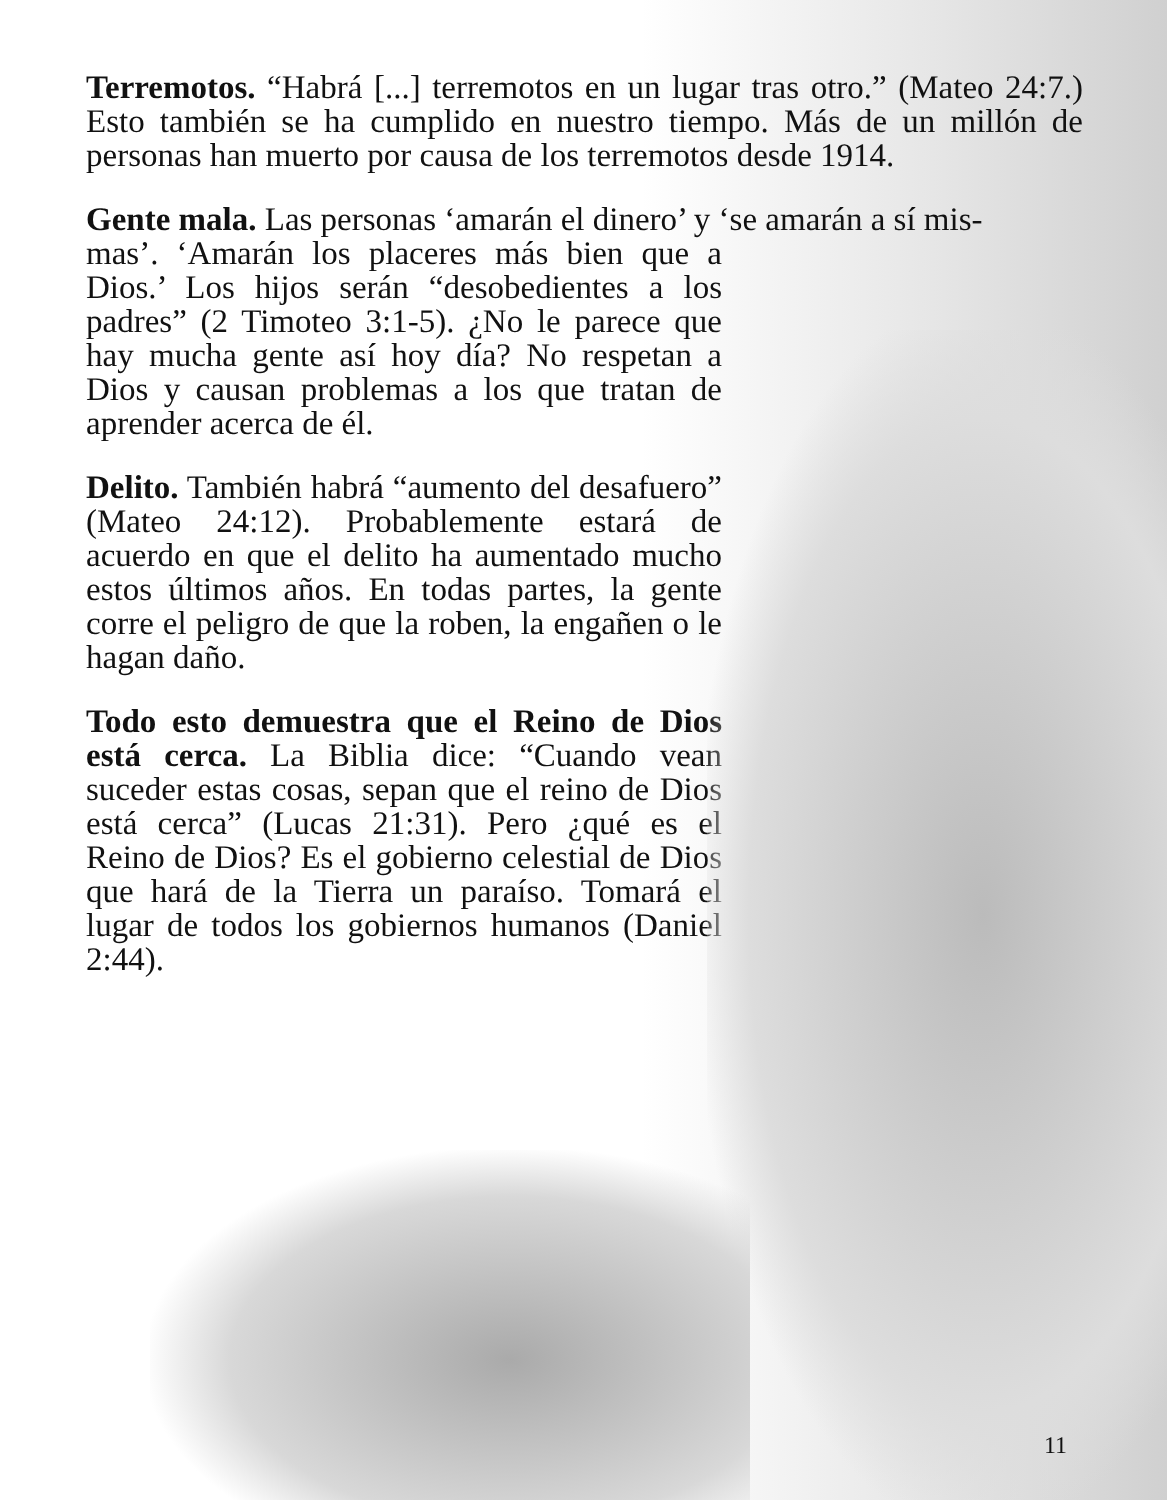Terremotos. “Habrá [...] terremotos en un lugar tras otro.” (Mateo 24:7.) Esto también se ha cumplido en nuestro tiempo. Más de un millón de personas han muerto por causa de los terremotos desde 1914.
Gente mala. Las personas ‘amarán el dinero’ y ‘se amarán a sí mis-
mas’. ‘Amarán los placeres más bien que a Dios.’ Los hijos serán “desobedientes a los padres” (2 Timoteo 3:1-5). ¿No le parece que hay mucha gente así hoy día? No respetan a Dios y causan problemas a los que tratan de aprender acerca de él.
Delito. También habrá “aumento del desafuero” (Mateo 24:12). Probablemente estará de acuerdo en que el delito ha aumentado mucho estos últimos años. En todas partes, la gente corre el peligro de que la roben, la engañen o le hagan daño.
Todo esto demuestra que el Reino de Dios está cerca. La Biblia dice: “Cuando vean suceder estas cosas, sepan que el reino de Dios está cerca” (Lucas 21:31). Pero ¿qué es el Reino de Dios? Es el gobierno celestial de Dios que hará de la Tierra un paraíso. Tomará el lugar de todos los gobiernos humanos (Daniel 2:44).
11